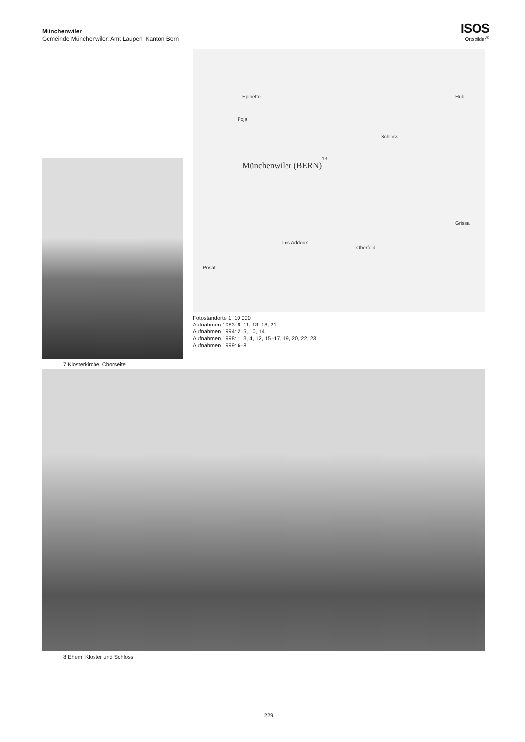Münchenwiler
Gemeinde Münchenwiler, Amt Laupen, Kanton Bern
ISOS
Ortsbilder<sup>®</sup>
Epinette
Poja
13
Münchenwiler (BERN)
Schloss
Les Addoux
Oberfeld
Posat
Grissa
Hub
Fotostandorte 1: 10 000
Aufnahmen 1983: 9, 11, 13, 18, 21
Aufnahmen 1994: 2, 5, 10, 14
Aufnahmen 1998: 1, 3, 4, 12, 15–17, 19, 20, 22, 23
Aufnahmen 1999: 6–8
7 Klosterkirche, Chorseite
8 Ehem. Kloster und Schloss
229